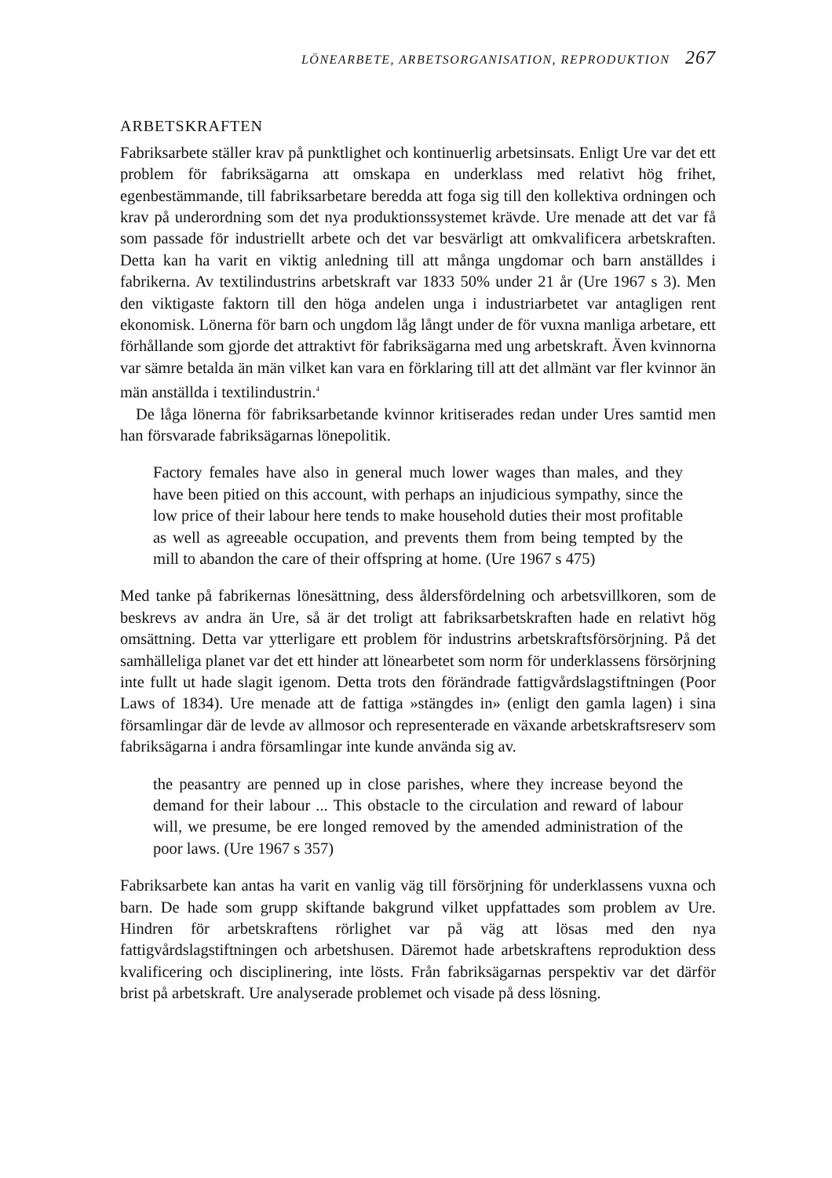LÖNEARBETE, ARBETSORGANISATION, REPRODUKTION 267
ARBETSKRAFTEN
Fabriksarbete ställer krav på punktlighet och kontinuerlig arbetsinsats. Enligt Ure var det ett problem för fabriksägarna att omskapa en underklass med relativt hög frihet, egenbestämmande, till fabriksarbetare beredda att foga sig till den kollektiva ordningen och krav på underordning som det nya produktionssystemet krävde. Ure menade att det var få som passade för industriellt arbete och det var besvärligt att omkvalificera arbetskraften. Detta kan ha varit en viktig anledning till att många ungdomar och barn anställdes i fabrikerna. Av textilindustrins arbetskraft var 1833 50% under 21 år (Ure 1967 s 3). Men den viktigaste faktorn till den höga andelen unga i industriarbetet var antagligen rent ekonomisk. Lönerna för barn och ungdom låg långt under de för vuxna manliga arbetare, ett förhållande som gjorde det attraktivt för fabriksägarna med ung arbetskraft. Även kvinnorna var sämre betalda än män vilket kan vara en förklaring till att det allmänt var fler kvinnor än män anställda i textilindustrin.<sup>4</sup>
De låga lönerna för fabriksarbetande kvinnor kritiserades redan under Ures samtid men han försvarade fabriksägarnas lönepolitik.
Factory females have also in general much lower wages than males, and they have been pitied on this account, with perhaps an injudicious sympathy, since the low price of their labour here tends to make household duties their most profitable as well as agreeable occupation, and prevents them from being tempted by the mill to abandon the care of their offspring at home. (Ure 1967 s 475)
Med tanke på fabrikernas lönesättning, dess åldersfördelning och arbetsvillkoren, som de beskrevs av andra än Ure, så är det troligt att fabriksarbetskraften hade en relativt hög omsättning. Detta var ytterligare ett problem för industrins arbetskraftsförsörjning. På det samhälleliga planet var det ett hinder att lönearbetet som norm för underklassens försörjning inte fullt ut hade slagit igenom. Detta trots den förändrade fattigvårdslagstiftningen (Poor Laws of 1834). Ure menade att de fattiga »stängdes in» (enligt den gamla lagen) i sina församlingar där de levde av allmosor och representerade en växande arbetskraftsreserv som fabriksägarna i andra församlingar inte kunde använda sig av.
the peasantry are penned up in close parishes, where they increase beyond the demand for their labour ... This obstacle to the circulation and reward of labour will, we presume, be ere longed removed by the amended administration of the poor laws. (Ure 1967 s 357)
Fabriksarbete kan antas ha varit en vanlig väg till försörjning för underklassens vuxna och barn. De hade som grupp skiftande bakgrund vilket uppfattades som problem av Ure. Hindren för arbetskraftens rörlighet var på väg att lösas med den nya fattigvårdslagstiftningen och arbetshusen. Däremot hade arbetskraftens reproduktion dess kvalificering och disciplinering, inte lösts. Från fabriksägarnas perspektiv var det därför brist på arbetskraft. Ure analyserade problemet och visade på dess lösning.